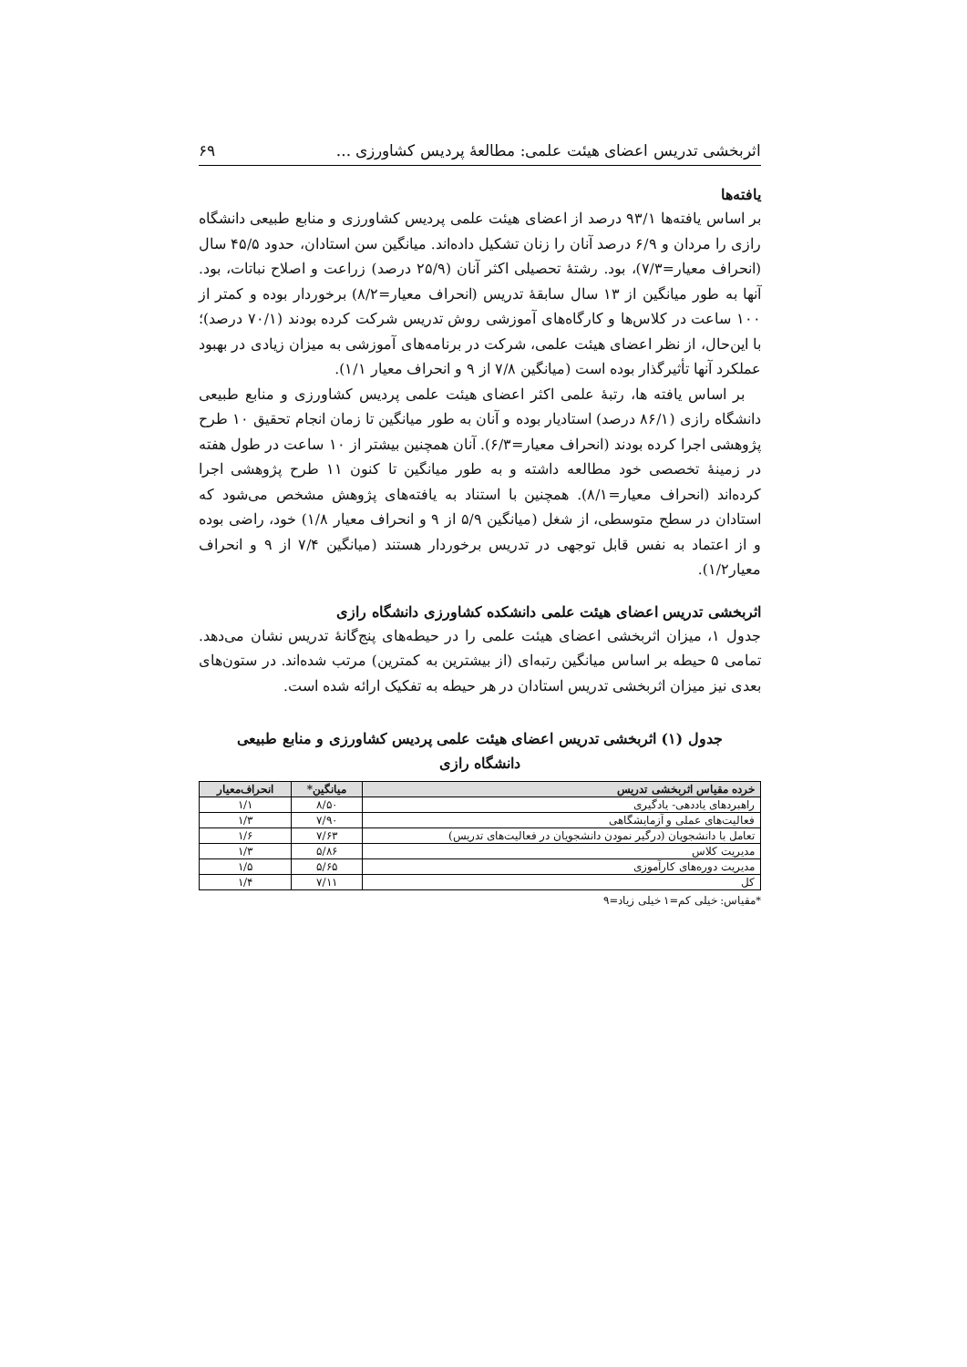اثربخشی تدریس اعضای هیئت علمی: مطالعهٔ پردیس کشاورزی ... ۶۹
یافته‌ها
بر اساس یافته‌ها ۹۳/۱ درصد از اعضای هیئت علمی پردیس کشاورزی و منابع طبیعی دانشگاه رازی را مردان و ۶/۹ درصد آنان را زنان تشکیل داده‌اند. میانگین سن استادان، حدود ۴۵/۵ سال (انحراف معیار=۷/۳)، بود. رشتهٔ تحصیلی اکثر آنان (۲۵/۹ درصد) زراعت و اصلاح نباتات، بود. آنها به طور میانگین از ۱۳ سال سابقهٔ تدریس (انحراف معیار=۸/۲) برخوردار بوده و کمتر از ۱۰۰ ساعت در کلاس‌ها و کارگاه‌های آموزشی روش تدریس شرکت کرده بودند (۷۰/۱ درصد)؛ با این‌حال، از نظر اعضای هیئت علمی، شرکت در برنامه‌های آموزشی به میزان زیادی در بهبود عملکرد آنها تأثیرگذار بوده است (میانگین ۷/۸ از ۹ و انحراف معیار ۱/۱).
بر اساس یافته ها، رتبهٔ علمی اکثر اعضای هیئت علمی پردیس کشاورزی و منابع طبیعی دانشگاه رازی (۸۶/۱ درصد) استادیار بوده و آنان به طور میانگین تا زمان انجام تحقیق ۱۰ طرح پژوهشی اجرا کرده بودند (انحراف معیار=۶/۳). آنان همچنین بیشتر از ۱۰ ساعت در طول هفته در زمینهٔ تخصصی خود مطالعه داشته و به طور میانگین تا کنون ۱۱ طرح پژوهشی اجرا کرده‌اند (انحراف معیار=۸/۱). همچنین با استناد به یافته‌های پژوهش مشخص می‌شود که استادان در سطح متوسطی، از شغل (میانگین ۵/۹ از ۹ و انحراف معیار ۱/۸) خود، راضی بوده و از اعتماد به نفس قابل توجهی در تدریس برخوردار هستند (میانگین ۷/۴ از ۹ و انحراف معیار۱/۲).
اثربخشی تدریس اعضای هیئت علمی دانشکده کشاورزی دانشگاه رازی
جدول ۱، میزان اثربخشی اعضای هیئت علمی را در حیطه‌های پنج‌گانهٔ تدریس نشان می‌دهد. تمامی ۵ حیطه بر اساس میانگین رتبه‌ای (از بیشترین به کمترین) مرتب شده‌اند. در ستون‌های بعدی نیز میزان اثربخشی تدریس استادان در هر حیطه به تفکیک ارائه شده است.
جدول (۱) اثربخشی تدریس اعضای هیئت علمی پردیس کشاورزی و منابع طبیعی
دانشگاه رازی
| خرده مقیاس اثربخشی تدریس | میانگین* | انحراف‌معیار |
| --- | --- | --- |
| راهبردهای یاددهی- یادگیری | ۸/۵۰ | ۱/۱ |
| فعالیت‌های عملی و آزمایشگاهی | ۷/۹۰ | ۱/۳ |
| تعامل با دانشجویان (درگیر نمودن دانشجویان در فعالیت‌های تدریس) | ۷/۶۳ | ۱/۶ |
| مدیریت کلاس | ۵/۸۶ | ۱/۳ |
| مدیریت دوره‌های کارآموزی | ۵/۶۵ | ۱/۵ |
| کل | ۷/۱۱ | ۱/۴ |
*مقیاس: خیلی کم=۱ خیلی زیاد=۹